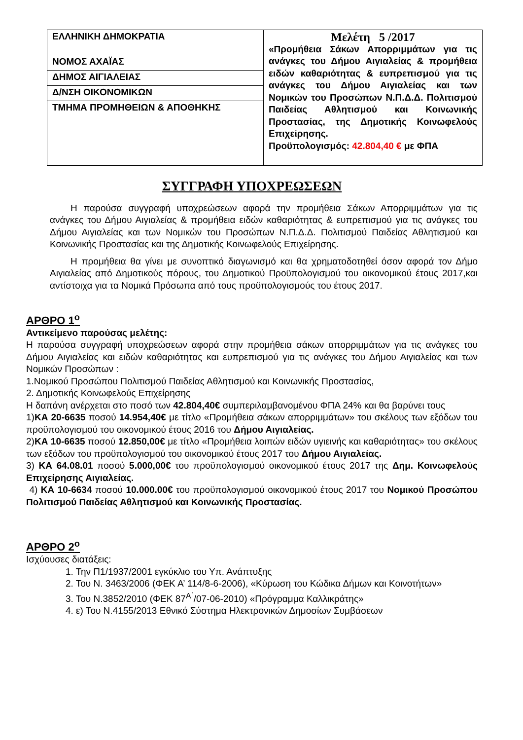| ΕΛΛΗΝΙΚΗ ΔΗΜΟΚΡΑΤΙΑ | Μελέτη 5 /2017 «Προμήθεια Σάκων Απορριμμάτων για τις ανάγκες του Δήμου Αιγιαλείας & προμήθεια ειδών καθαριότητας & ευπρεπισμού για τις ανάγκες του Δήμου Αιγιαλείας και των Νομικών του Προσώπων Ν.Π.Δ.Δ. Πολιτισμού Παιδείας Αθλητισμού και Κοινωνικής Προστασίας, της Δημοτικής Κοινωφελούς Επιχείρησης. Προϋπολογισμός: 42.804,40 € με ΦΠΑ |
| ΝΟΜΟΣ ΑΧΑΪΑΣ | |
| ΔΗΜΟΣ ΑΙΓΙΑΛΕΙΑΣ | |
| Δ/ΝΣΗ ΟΙΚΟΝΟΜΙΚΩΝ | |
| ΤΜΗΜΑ ΠΡΟΜΗΘΕΙΩΝ & ΑΠΟΘΗΚΗΣ | |
ΣΥΓΓΡΑΦΗ ΥΠΟΧΡΕΩΣΕΩΝ
Η παρούσα συγγραφή υποχρεώσεων αφορά την προμήθεια Σάκων Απορριμμάτων για τις ανάγκες του Δήμου Αιγιαλείας & προμήθεια ειδών καθαριότητας & ευπρεπισμού για τις ανάγκες του Δήμου Αιγιαλείας και των Νομικών του Προσώπων Ν.Π.Δ.Δ. Πολιτισμού Παιδείας Αθλητισμού και Κοινωνικής Προστασίας και της Δημοτικής Κοινωφελούς Επιχείρησης.
Η προμήθεια θα γίνει με συνοπτικό διαγωνισμό και θα χρηματοδοτηθεί όσον αφορά τον Δήμο Αιγιαλείας από Δημοτικούς πόρους, του Δημοτικού Προϋπολογισμού του οικονομικού έτους 2017,και αντίστοιχα για τα Νομικά Πρόσωπα από τους προϋπολογισμούς του έτους 2017.
ΑΡΘΡΟ 1<sup>ο</sup>
Αντικείμενο παρούσας μελέτης:
Η παρούσα συγγραφή υποχρεώσεων αφορά στην προμήθεια σάκων απορριμμάτων για τις ανάγκες του Δήμου Αιγιαλείας και ειδών καθαριότητας και ευπρεπισμού για τις ανάγκες του Δήμου Αιγιαλείας και των Νομικών Προσώπων :
1.Νομικού Προσώπου Πολιτισμού Παιδείας Αθλητισμού και Κοινωνικής Προστασίας,
2. Δημοτικής Κοινωφελούς Επιχείρησης
Η δαπάνη ανέρχεται στο ποσό των 42.804,40€ συμπεριλαμβανομένου ΦΠΑ 24% και θα βαρύνει τους
1)ΚΑ 20-6635 ποσού 14.954,40€ με τίτλο «Προμήθεια σάκων απορριμμάτων» του σκέλους των εξόδων του προϋπολογισμού του οικονομικού έτους 2016 του Δήμου Αιγιαλείας.
2)ΚΑ 10-6635 ποσού 12.850,00€ με τίτλο «Προμήθεια λοιπών ειδών υγιεινής και καθαριότητας» του σκέλους των εξόδων του προϋπολογισμού του οικονομικού έτους 2017 του Δήμου Αιγιαλείας.
3) ΚΑ 64.08.01 ποσού 5.000,00€ του προϋπολογισμού οικονομικού έτους 2017 της Δημ. Κοινωφελούς Επιχείρησης Αιγιαλείας.
4) ΚΑ 10-6634 ποσού 10.000.00€ του προϋπολογισμού οικονομικού έτους 2017 του Νομικού Προσώπου Πολιτισμού Παιδείας Αθλητισμού και Κοινωνικής Προστασίας.
ΑΡΘΡΟ 2<sup>ο</sup>
Ισχύουσες διατάξεις:
1. Την Π1/1937/2001 εγκύκλιο του Υπ. Ανάπτυξης
2. Του Ν. 3463/2006 (ΦΕΚ Α’ 114/8-6-2006), «Κύρωση του Κώδικα Δήμων και Κοινοτήτων»
3. Του Ν.3852/2010 (ΦΕΚ 87<sup>Α΄</sup>/07-06-2010) «Πρόγραμμα Καλλικράτης»
4. ε) Του Ν.4155/2013 Εθνικό Σύστημα Ηλεκτρονικών Δημοσίων Συμβάσεων